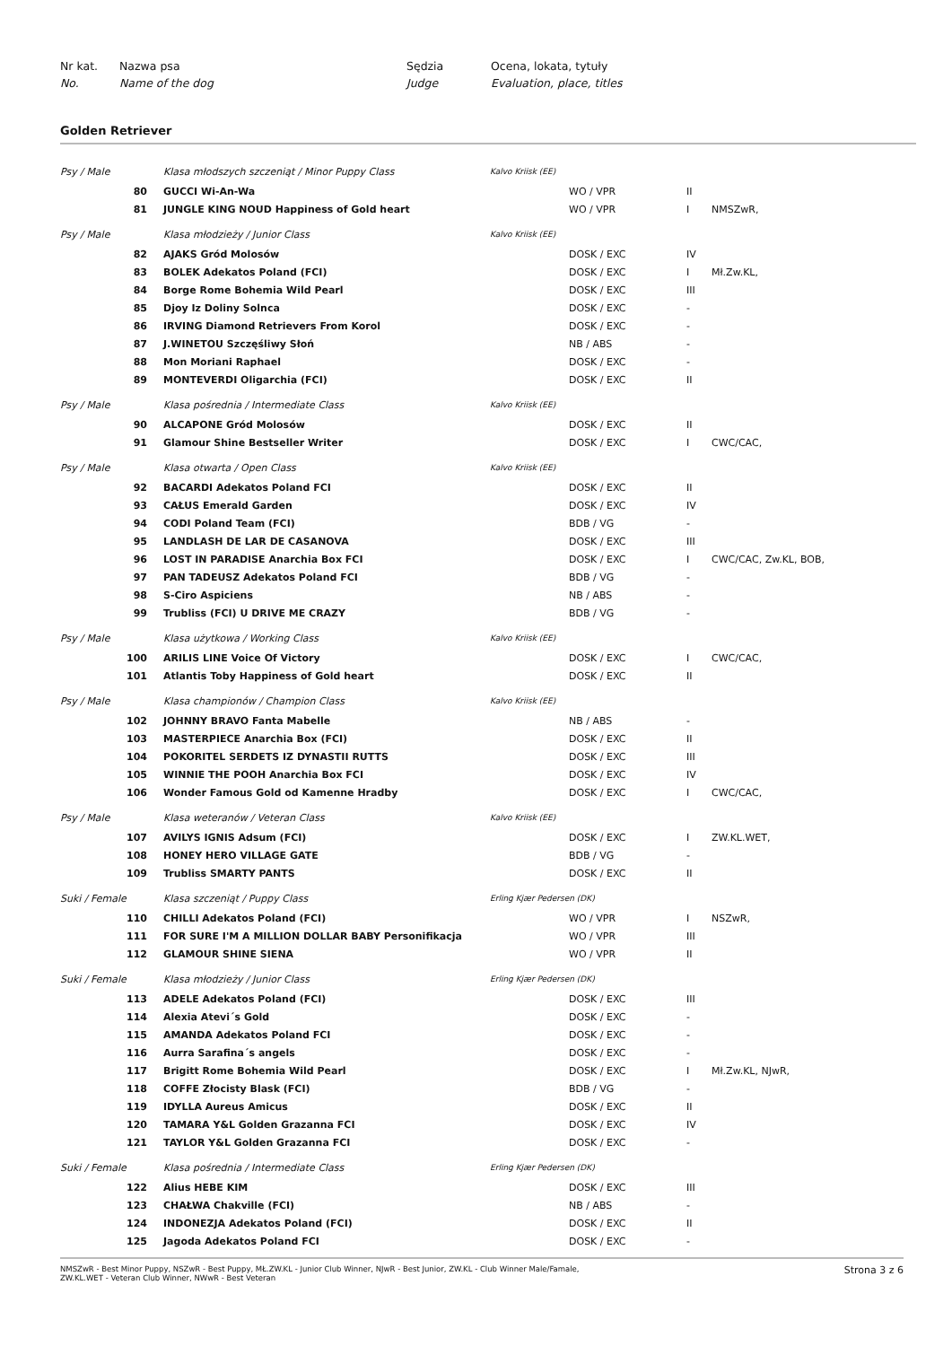Nr kat. Nazwa psa Sędzia Ocena, lokata, tytuły No. Name of the dog Judge Evaluation, place, titles
Golden Retriever
| Psy / Male | | Klasa młodszych szczeniąt / Minor Puppy Class | Kalvo Kriisk (EE) | | | |
| | 80 | GUCCI Wi-An-Wa | | WO / VPR | II | |
| | 81 | JUNGLE KING NOUD Happiness of Gold heart | | WO / VPR | I | NMSZwR, |
| Psy / Male | | Klasa młodzieży / Junior Class | Kalvo Kriisk (EE) | | | |
| | 82 | AJAKS Gród Molosów | | DOSK / EXC | IV | |
| | 83 | BOLEK Adekatos Poland (FCI) | | DOSK / EXC | I | Mł.Zw.KL, |
| | 84 | Borge Rome Bohemia Wild Pearl | | DOSK / EXC | III | |
| | 85 | Djoy Iz Doliny Solnca | | DOSK / EXC | - | |
| | 86 | IRVING Diamond Retrievers From Korol | | DOSK / EXC | - | |
| | 87 | J.WINETOU Szczęśliwy Słoń | | NB / ABS | - | |
| | 88 | Mon Moriani Raphael | | DOSK / EXC | - | |
| | 89 | MONTEVERDI Oligarchia (FCI) | | DOSK / EXC | II | |
| Psy / Male | | Klasa pośrednia / Intermediate Class | Kalvo Kriisk (EE) | | | |
| | 90 | ALCAPONE Gród Molosów | | DOSK / EXC | II | |
| | 91 | Glamour Shine Bestseller Writer | | DOSK / EXC | I | CWC/CAC, |
| Psy / Male | | Klasa otwarta / Open Class | Kalvo Kriisk (EE) | | | |
| | 92 | BACARDI Adekatos Poland FCI | | DOSK / EXC | II | |
| | 93 | CAŁUS Emerald Garden | | DOSK / EXC | IV | |
| | 94 | CODI Poland Team (FCI) | | BDB / VG | - | |
| | 95 | LANDLASH DE LAR DE CASANOVA | | DOSK / EXC | III | |
| | 96 | LOST IN PARADISE Anarchia Box FCI | | DOSK / EXC | I | CWC/CAC, Zw.KL, BOB, |
| | 97 | PAN TADEUSZ Adekatos Poland FCI | | BDB / VG | - | |
| | 98 | S-Ciro Aspiciens | | NB / ABS | - | |
| | 99 | Trubliss (FCI) U DRIVE ME CRAZY | | BDB / VG | - | |
| Psy / Male | | Klasa użytkowa / Working Class | Kalvo Kriisk (EE) | | | |
| | 100 | ARILIS LINE Voice Of Victory | | DOSK / EXC | I | CWC/CAC, |
| | 101 | Atlantis Toby Happiness of Gold heart | | DOSK / EXC | II | |
| Psy / Male | | Klasa championów / Champion Class | Kalvo Kriisk (EE) | | | |
| | 102 | JOHNNY BRAVO Fanta Mabelle | | NB / ABS | - | |
| | 103 | MASTERPIECE Anarchia Box (FCI) | | DOSK / EXC | II | |
| | 104 | POKORITEL SERDETS IZ DYNASTII RUTTS | | DOSK / EXC | III | |
| | 105 | WINNIE THE POOH Anarchia Box FCI | | DOSK / EXC | IV | |
| | 106 | Wonder Famous Gold od Kamenne Hradby | | DOSK / EXC | I | CWC/CAC, |
| Psy / Male | | Klasa weteranów / Veteran Class | Kalvo Kriisk (EE) | | | |
| | 107 | AVILYS IGNIS Adsum (FCI) | | DOSK / EXC | I | ZW.KL.WET, |
| | 108 | HONEY HERO VILLAGE GATE | | BDB / VG | - | |
| | 109 | Trubliss SMARTY PANTS | | DOSK / EXC | II | |
| Suki / Female | | Klasa szczeniąt / Puppy Class | Erling Kjær Pedersen (DK) | | | |
| | 110 | CHILLI Adekatos Poland (FCI) | | WO / VPR | I | NSZwR, |
| | 111 | FOR SURE I'M A MILLION DOLLAR BABY Personifikacja | | WO / VPR | III | |
| | 112 | GLAMOUR SHINE SIENA | | WO / VPR | II | |
| Suki / Female | | Klasa młodzieży / Junior Class | Erling Kjær Pedersen (DK) | | | |
| | 113 | ADELE Adekatos Poland (FCI) | | DOSK / EXC | III | |
| | 114 | Alexia Atevi´s Gold | | DOSK / EXC | - | |
| | 115 | AMANDA Adekatos Poland FCI | | DOSK / EXC | - | |
| | 116 | Aurra Sarafina´s angels | | DOSK / EXC | - | |
| | 117 | Brigitt Rome Bohemia Wild Pearl | | DOSK / EXC | I | Mł.Zw.KL, NJwR, |
| | 118 | COFFE Złocisty Blask (FCI) | | BDB / VG | - | |
| | 119 | IDYLLA Aureus Amicus | | DOSK / EXC | II | |
| | 120 | TAMARA Y&L Golden Grazanna FCI | | DOSK / EXC | IV | |
| | 121 | TAYLOR Y&L Golden Grazanna FCI | | DOSK / EXC | - | |
| Suki / Female | | Klasa pośrednia / Intermediate Class | Erling Kjær Pedersen (DK) | | | |
| | 122 | Alius HEBE KIM | | DOSK / EXC | III | |
| | 123 | CHAŁWA Chakville (FCI) | | NB / ABS | - | |
| | 124 | INDONEZJA Adekatos Poland (FCI) | | DOSK / EXC | II | |
| | 125 | Jagoda Adekatos Poland FCI | | DOSK / EXC | - | |
NMSZwR - Best Minor Puppy, NSZwR - Best Puppy, MŁ.ZW.KL - Junior Club Winner, NJwR - Best Junior, ZW.KL - Club Winner Male/Famale,
ZW.KL.WET - Veteran Club Winner, NWwR - Best Veteran Strona 3 z 6